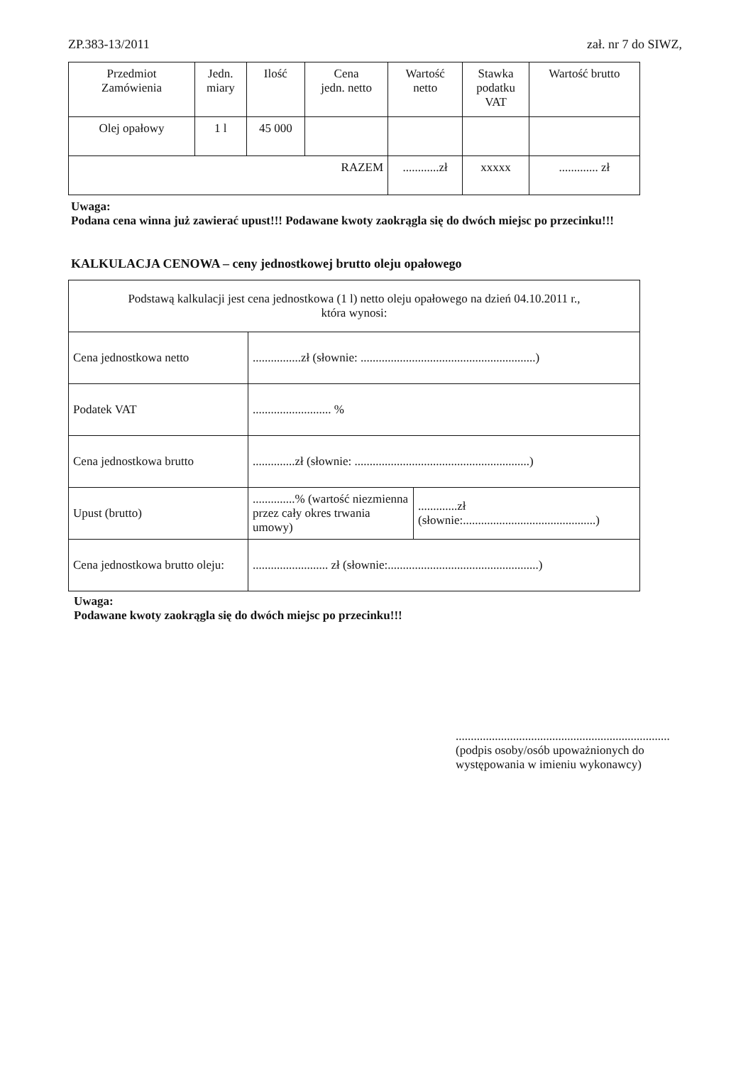ZP.383-13/2011 zał. nr 7 do SIWZ,
| Przedmiot Zamówienia | Jedn. miary | Ilość | Cena jedn. netto | Wartość netto | Stawka podatku VAT | Wartość brutto |
| --- | --- | --- | --- | --- | --- | --- |
| Olej opałowy | 1 l | 45 000 | | | | |
| RAZEM | | | | ............zł | xxxxx | ............. zł |
Uwaga:
Podana cena winna już zawierać upust!!! Podawane kwoty zaokrągla się do dwóch miejsc po przecinku!!!
KALKULACJA CENOWA – ceny jednostkowej brutto oleju opałowego
| Podstawą kalkulacji jest cena jednostkowa (1 l) netto oleju opałowego na dzień 04.10.2011 r., która wynosi: | | |
| Cena jednostkowa netto | ................zł (słownie: ..........................................................) | |
| Podatek VAT | .......................... % | |
| Cena jednostkowa brutto | ..............zł (słownie: ..........................................................) | |
| Upust (brutto) | ..............% (wartość niezmienna przez cały okres trwania umowy) | .............zł (słownie:............................................) |
| Cena jednostkowa brutto oleju: | ......................... zł (słownie:..................................................) | |
Uwaga:
Podawane kwoty zaokrągla się do dwóch miejsc po przecinku!!!
.......................................................................
(podpis osoby/osób upoważnionych do
występowania w imieniu wykonawcy)